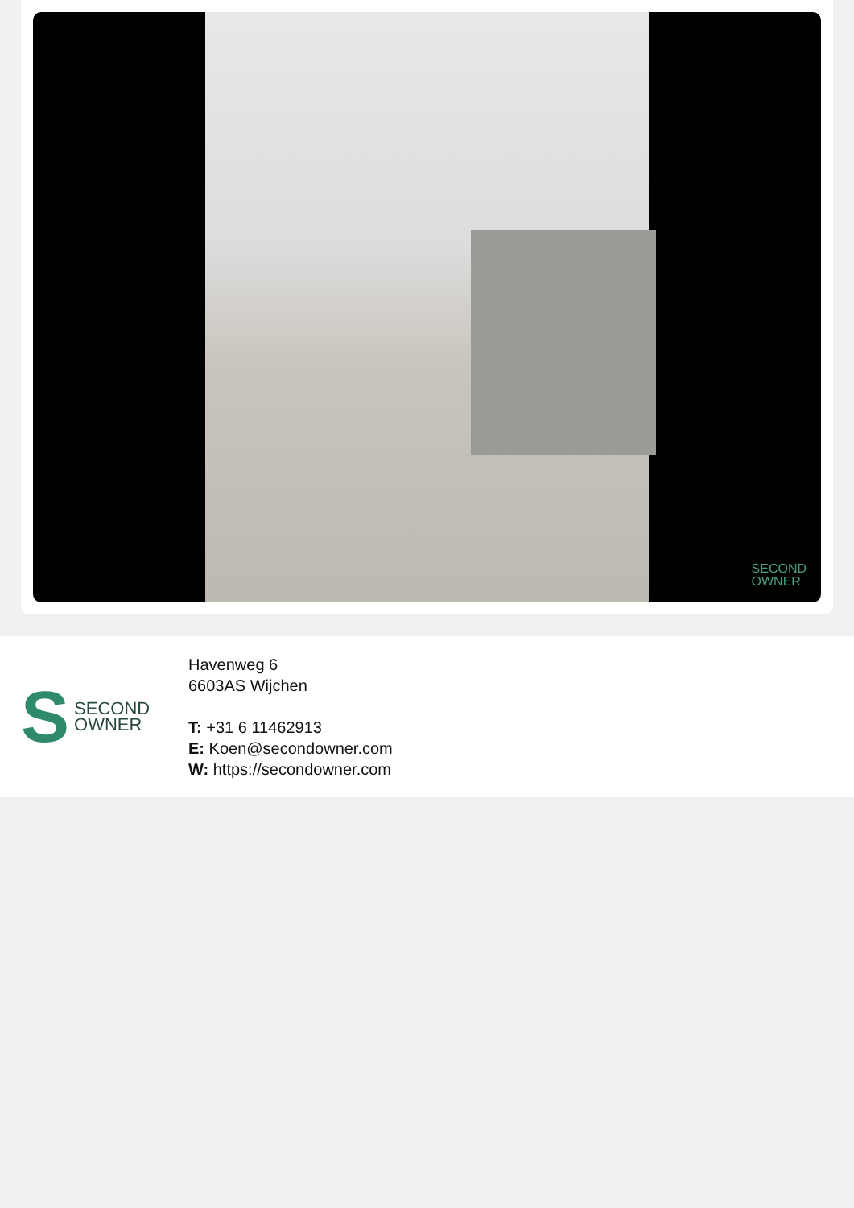SECOND
OWNER
S SECOND
OWNER
Havenweg 6
6603AS Wijchen
T: +31 6 11462913
E: Koen@secondowner.com
W: https://secondowner.com